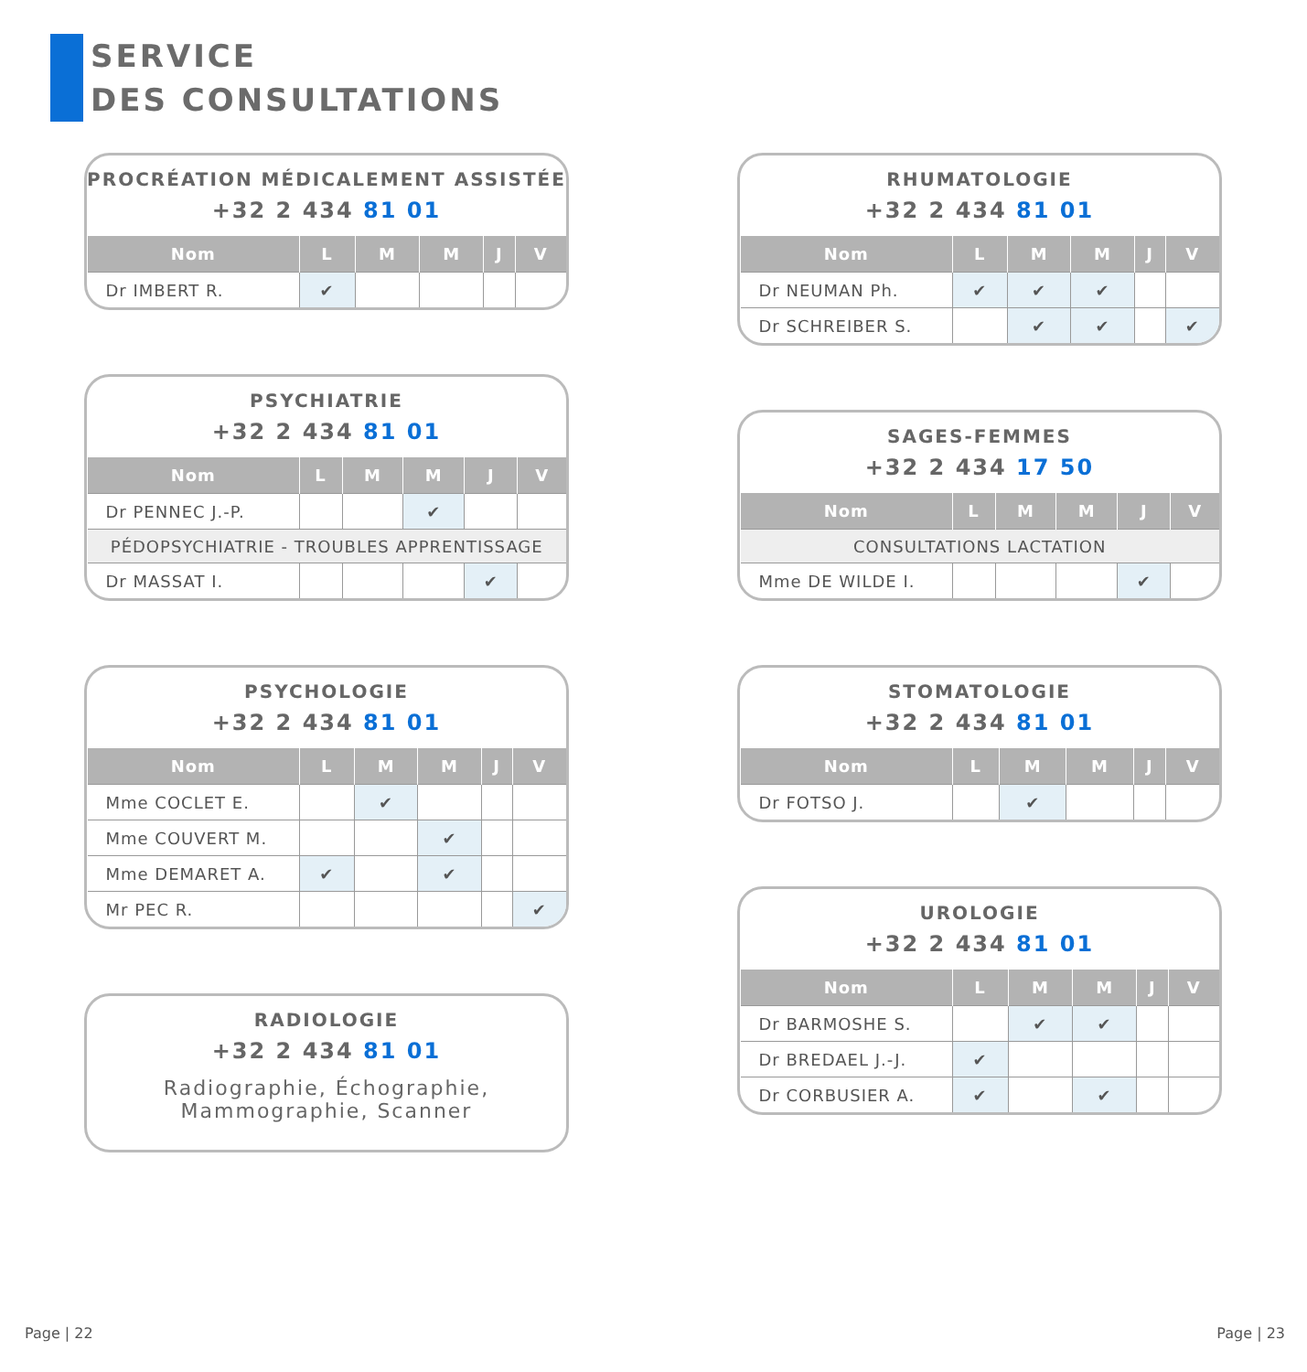SERVICE
DES CONSULTATIONS
PROCRÉATION MÉDICALEMENT ASSISTÉE
+32 2 434 81 01
| Nom | L | M | M | J | V |
| --- | --- | --- | --- | --- | --- |
| Dr IMBERT R. | ✔ | | | | |
PSYCHIATRIE
+32 2 434 81 01
| Nom | L | M | M | J | V |
| --- | --- | --- | --- | --- | --- |
| Dr PENNEC J.-P. | | | ✔ | | |
| PÉDOPSYCHIATRIE - TROUBLES APPRENTISSAGE | | | | | |
| Dr MASSAT I. | | | | ✔ | |
PSYCHOLOGIE
+32 2 434 81 01
| Nom | L | M | M | J | V |
| --- | --- | --- | --- | --- | --- |
| Mme COCLET E. | | ✔ | | | |
| Mme COUVERT M. | | | ✔ | | |
| Mme DEMARET A. | ✔ | | ✔ | | |
| Mr PEC R. | | | | | ✔ |
RADIOLOGIE
+32 2 434 81 01
Radiographie, Échographie,
Mammographie, Scanner
RHUMATOLOGIE
+32 2 434 81 01
| Nom | L | M | M | J | V |
| --- | --- | --- | --- | --- | --- |
| Dr NEUMAN Ph. | ✔ | ✔ | ✔ | | |
| Dr SCHREIBER S. | | ✔ | ✔ | | ✔ |
SAGES-FEMMES
+32 2 434 17 50
| Nom | L | M | M | J | V |
| --- | --- | --- | --- | --- | --- |
| CONSULTATIONS LACTATION | | | | | |
| Mme DE WILDE I. | | | | ✔ | |
STOMATOLOGIE
+32 2 434 81 01
| Nom | L | M | M | J | V |
| --- | --- | --- | --- | --- | --- |
| Dr FOTSO J. | | ✔ | | | |
UROLOGIE
+32 2 434 81 01
| Nom | L | M | M | J | V |
| --- | --- | --- | --- | --- | --- |
| Dr BARMOSHE S. | | ✔ | ✔ | | |
| Dr BREDAEL J.-J. | ✔ | | | | |
| Dr CORBUSIER A. | ✔ | | ✔ | | |
Page | 22 Page | 23